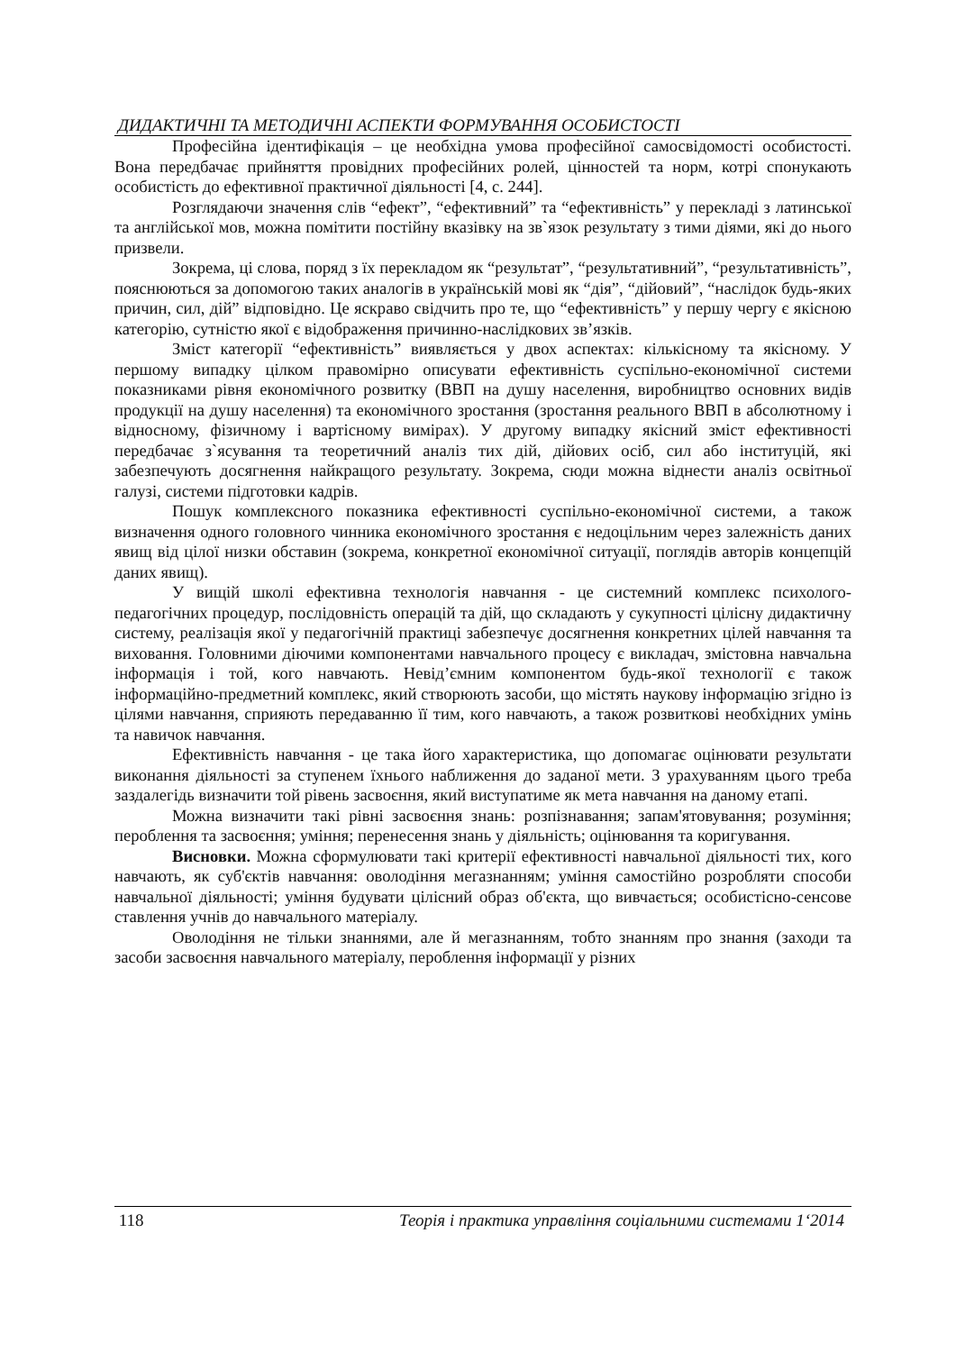ДИДАКТИЧНІ ТА МЕТОДИЧНІ АСПЕКТИ ФОРМУВАННЯ ОСОБИСТОСТІ
Професійна ідентифікація – це необхідна умова професійної самосвідомості особистості. Вона передбачає прийняття провідних професійних ролей, цінностей та норм, котрі спонукають особистість до ефективної практичної діяльності [4, с. 244].
Розглядаючи значення слів “ефект”, “ефективний” та “ефективність” у перекладі з латинської та англійської мов, можна помітити постійну вказівку на зв`язок результату з тими діями, які до нього призвели.
Зокрема, ці слова, поряд з їх перекладом як “результат”, “результативний”, “результативність”, пояснюються за допомогою таких аналогів в українській мові як “дія”, “дійовий”, “наслідок будь-яких причин, сил, дій” відповідно. Це яскраво свідчить про те, що “ефективність” у першу чергу є якісною категорію, сутністю якої є відображення причинно-наслідкових зв’язків.
Зміст категорії “ефективність” виявляється у двох аспектах: кількісному та якісному. У першому випадку цілком правомірно описувати ефективність суспільно-економічної системи показниками рівня економічного розвитку (ВВП на душу населення, виробництво основних видів продукції на душу населення) та економічного зростання (зростання реального ВВП в абсолютному і відносному, фізичному і вартісному вимірах). У другому випадку якісний зміст ефективності передбачає з`ясування та теоретичний аналіз тих дій, дійових осіб, сил або інституцій, які забезпечують досягнення найкращого результату. Зокрема, сюди можна віднести аналіз освітньої галузі, системи підготовки кадрів.
Пошук комплексного показника ефективності суспільно-економічної системи, а також визначення одного головного чинника економічного зростання є недоцільним через залежність даних явищ від цілої низки обставин (зокрема, конкретної економічної ситуації, поглядів авторів концепцій даних явищ).
У вищій школі ефективна технологія навчання - це системний комплекс психолого-педагогічних процедур, послідовність операцій та дій, що складають у сукупності цілісну дидактичну систему, реалізація якої у педагогічній практиці забезпечує досягнення конкретних цілей навчання та виховання. Головними діючими компонентами навчального процесу є викладач, змістовна навчальна інформація і той, кого навчають. Невід’ємним компонентом будь-якої технології є також інформаційно-предметний комплекс, який створюють засоби, що містять наукову інформацію згідно із цілями навчання, сприяють передаванню її тим, кого навчають, а також розвиткові необхідних умінь та навичок навчання.
Ефективність навчання - це така його характеристика, що допомагає оцінювати результати виконання діяльності за ступенем їхнього наближення до заданої мети. З урахуванням цього треба заздалегідь визначити той рівень засвоєння, який виступатиме як мета навчання на даному етапі.
Можна визначити такі рівні засвоєння знань: розпізнавання; запам'ятовування; розуміння; пероблення та засвоєння; уміння; перенесення знань у діяльність; оцінювання та коригування.
Висновки. Можна сформулювати такі критерії ефективності навчальної діяльності тих, кого навчають, як суб'єктів навчання: оволодіння мегазнанням; уміння самостійно розробляти способи навчальної діяльності; уміння будувати цілісний образ об'єкта, що вивчається; особистісно-сенсове ставлення учнів до навчального матеріалу.
Оволодіння не тільки знаннями, але й мегазнанням, тобто знанням про знання (заходи та засоби засвоєння навчального матеріалу, пероблення інформації у різних
118 Теорія і практика управління соціальними системами 1‘2014